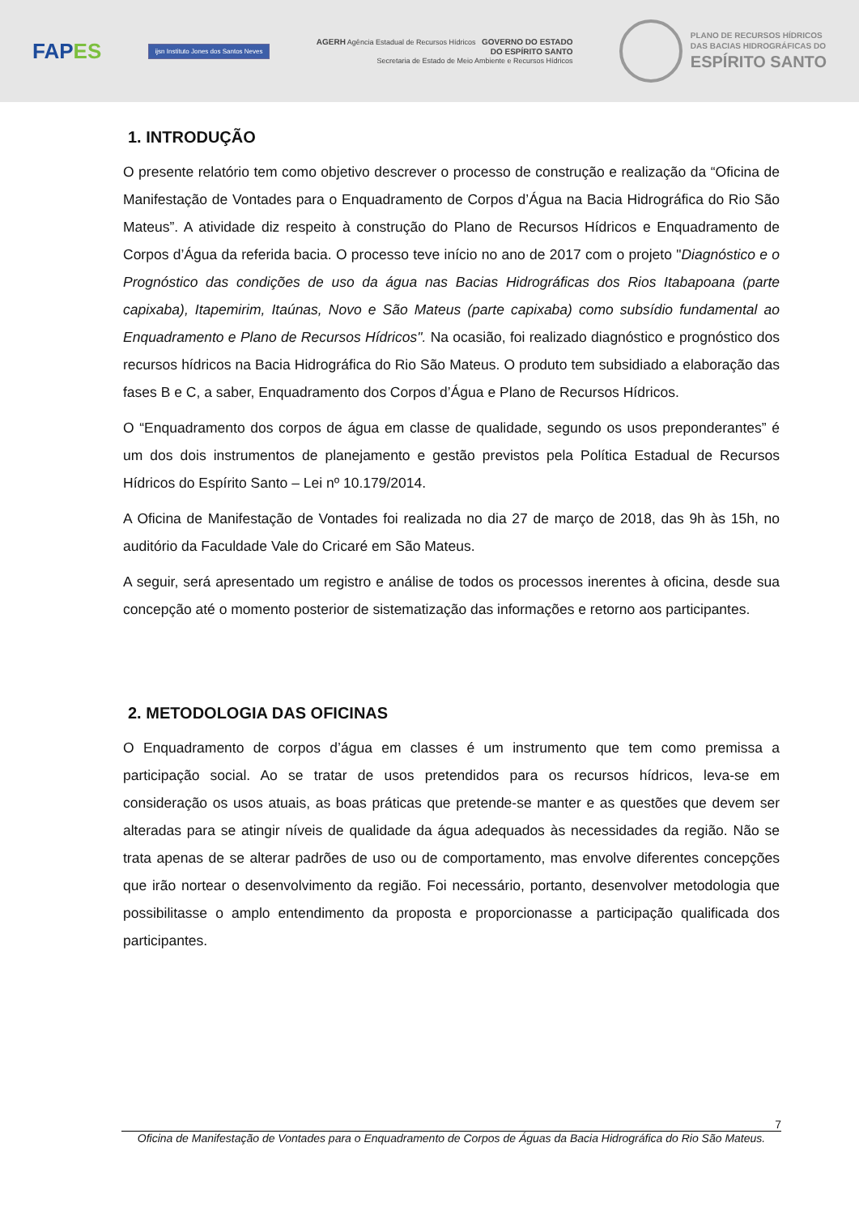FAPES
ijsn Instituto Jones dos Santos Neves
AGERH Agência Estadual de Recursos Hídricos GOVERNO DO ESTADO
DO ESPÍRITO SANTO
Secretaria de Estado de Meio Ambiente e Recursos Hídricos
PLANO DE RECURSOS HÍDRICOS
DAS BACIAS HIDROGRÁFICAS DO
ESPÍRITO SANTO
1. INTRODUÇÃO
O presente relatório tem como objetivo descrever o processo de construção e realização da “Oficina de Manifestação de Vontades para o Enquadramento de Corpos d’Água na Bacia Hidrográfica do Rio São Mateus”. A atividade diz respeito à construção do Plano de Recursos Hídricos e Enquadramento de Corpos d’Água da referida bacia. O processo teve início no ano de 2017 com o projeto "Diagnóstico e o Prognóstico das condições de uso da água nas Bacias Hidrográficas dos Rios Itabapoana (parte capixaba), Itapemirim, Itaúnas, Novo e São Mateus (parte capixaba) como subsídio fundamental ao Enquadramento e Plano de Recursos Hídricos". Na ocasião, foi realizado diagnóstico e prognóstico dos recursos hídricos na Bacia Hidrográfica do Rio São Mateus. O produto tem subsidiado a elaboração das fases B e C, a saber, Enquadramento dos Corpos d’Água e Plano de Recursos Hídricos.
O “Enquadramento dos corpos de água em classe de qualidade, segundo os usos preponderantes” é um dos dois instrumentos de planejamento e gestão previstos pela Política Estadual de Recursos Hídricos do Espírito Santo – Lei nº 10.179/2014.
A Oficina de Manifestação de Vontades foi realizada no dia 27 de março de 2018, das 9h às 15h, no auditório da Faculdade Vale do Cricaré em São Mateus.
A seguir, será apresentado um registro e análise de todos os processos inerentes à oficina, desde sua concepção até o momento posterior de sistematização das informações e retorno aos participantes.
2. METODOLOGIA DAS OFICINAS
O Enquadramento de corpos d’água em classes é um instrumento que tem como premissa a participação social. Ao se tratar de usos pretendidos para os recursos hídricos, leva-se em consideração os usos atuais, as boas práticas que pretende-se manter e as questões que devem ser alteradas para se atingir níveis de qualidade da água adequados às necessidades da região. Não se trata apenas de se alterar padrões de uso ou de comportamento, mas envolve diferentes concepções que irão nortear o desenvolvimento da região. Foi necessário, portanto, desenvolver metodologia que possibilitasse o amplo entendimento da proposta e proporcionasse a participação qualificada dos participantes.
7
Oficina de Manifestação de Vontades para o Enquadramento de Corpos de Águas da Bacia Hidrográfica do Rio São Mateus.